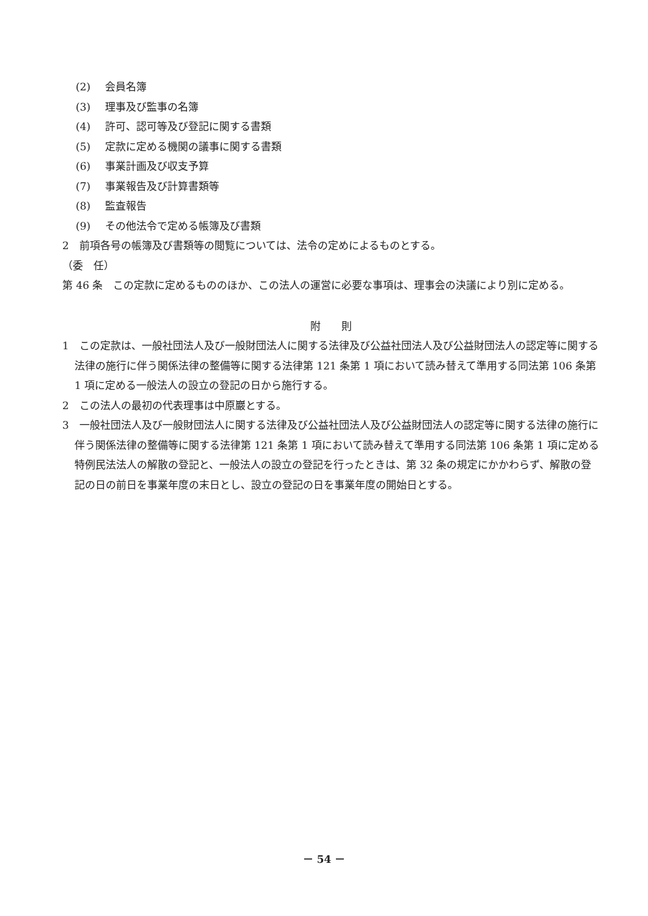(2) 会員名簿
(3) 理事及び監事の名簿
(4) 許可、認可等及び登記に関する書類
(5) 定款に定める機関の議事に関する書類
(6) 事業計画及び収支予算
(7) 事業報告及び計算書類等
(8) 監査報告
(9) その他法令で定める帳簿及び書類
2　前項各号の帳簿及び書類等の閲覧については、法令の定めによるものとする。
（委　任）
第 46 条　この定款に定めるもののほか、この法人の運営に必要な事項は、理事会の決議により別に定める。
附　　則
1　この定款は、一般社団法人及び一般財団法人に関する法律及び公益社団法人及び公益財団法人の認定等に関する法律の施行に伴う関係法律の整備等に関する法律第 121 条第 1 項において読み替えて準用する同法第 106 条第 1 項に定める一般法人の設立の登記の日から施行する。
2　この法人の最初の代表理事は中原巖とする。
3　一般社団法人及び一般財団法人に関する法律及び公益社団法人及び公益財団法人の認定等に関する法律の施行に伴う関係法律の整備等に関する法律第 121 条第 1 項において読み替えて準用する同法第 106 条第 1 項に定める特例民法法人の解散の登記と、一般法人の設立の登記を行ったときは、第 32 条の規定にかかわらず、解散の登記の日の前日を事業年度の末日とし、設立の登記の日を事業年度の開始日とする。
－ 54 －